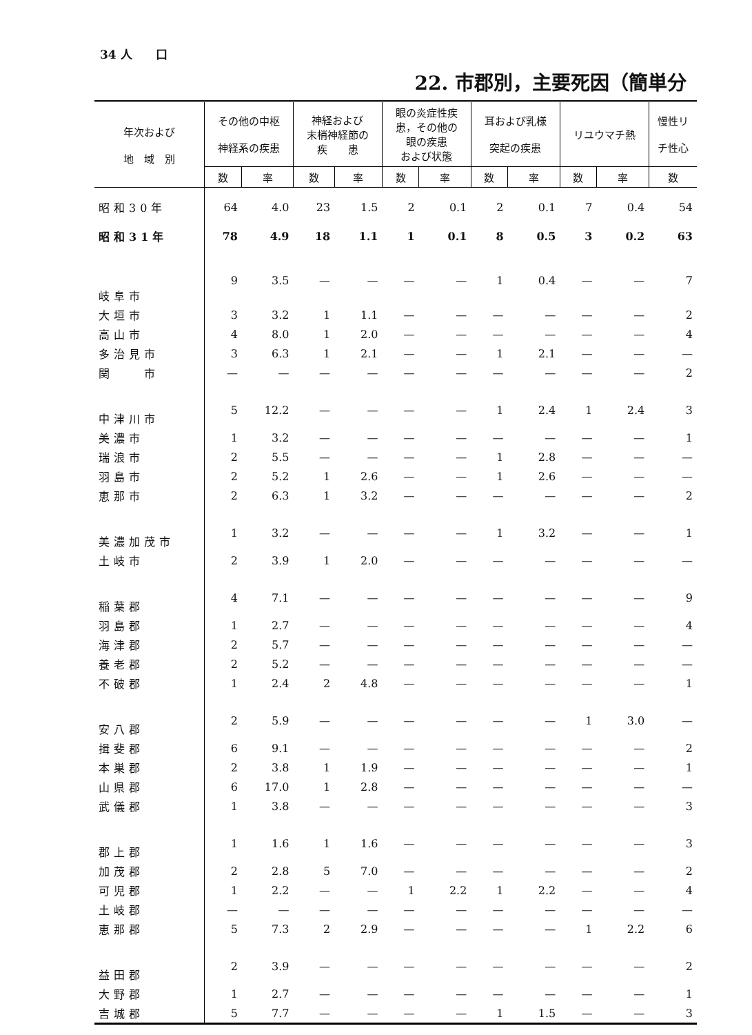34 人　　口
22. 市郡別，主要死因（簡単分
| 年次および 地 域 別 | その他の中枢 神経系の疾患 | | 神経および 末梢神経節の 疾 患 | | 眼の炎症性疾 患，その他の 眼の疾患 および状態 | | 耳および乳様 突起の疾患 | | リユウマチ熱 | | 慢性リ チ性心 |
| --- | --- | --- | --- | --- | --- | --- | --- | --- | --- | --- | --- |
| | 数 | 率 | 数 | 率 | 数 | 率 | 数 | 率 | 数 | 率 | 数 |
| 昭和30年 | 64 | 4.0 | 23 | 1.5 | 2 | 0.1 | 2 | 0.1 | 7 | 0.4 | 54 |
| 昭和31年 | 78 | 4.9 | 18 | 1.1 | 1 | 0.1 | 8 | 0.5 | 3 | 0.2 | 63 |
| 岐阜市 | 9 | 3.5 | — | — | — | — | 1 | 0.4 | — | — | 7 |
| 大垣市 | 3 | 3.2 | 1 | 1.1 | — | — | — | — | — | — | 2 |
| 高山市 | 4 | 8.0 | 1 | 2.0 | — | — | — | — | — | — | 4 |
| 多治見市 | 3 | 6.3 | 1 | 2.1 | — | — | 1 | 2.1 | — | — | — |
| 関 市 | — | — | — | — | — | — | — | — | — | — | 2 |
| 中津川市 | 5 | 12.2 | — | — | — | — | 1 | 2.4 | 1 | 2.4 | 3 |
| 美濃市 | 1 | 3.2 | — | — | — | — | — | — | — | — | 1 |
| 瑞浪市 | 2 | 5.5 | — | — | — | — | 1 | 2.8 | — | — | — |
| 羽島市 | 2 | 5.2 | 1 | 2.6 | — | — | 1 | 2.6 | — | — | — |
| 恵那市 | 2 | 6.3 | 1 | 3.2 | — | — | — | — | — | — | 2 |
| 美濃加茂市 | 1 | 3.2 | — | — | — | — | 1 | 3.2 | — | — | 1 |
| 土岐市 | 2 | 3.9 | 1 | 2.0 | — | — | — | — | — | — | — |
| 稲葉郡 | 4 | 7.1 | — | — | — | — | — | — | — | — | 9 |
| 羽島郡 | 1 | 2.7 | — | — | — | — | — | — | — | — | 4 |
| 海津郡 | 2 | 5.7 | — | — | — | — | — | — | — | — | — |
| 養老郡 | 2 | 5.2 | — | — | — | — | — | — | — | — | — |
| 不破郡 | 1 | 2.4 | 2 | 4.8 | — | — | — | — | — | — | 1 |
| 安八郡 | 2 | 5.9 | — | — | — | — | — | — | 1 | 3.0 | — |
| 揖斐郡 | 6 | 9.1 | — | — | — | — | — | — | — | — | 2 |
| 本巣郡 | 2 | 3.8 | 1 | 1.9 | — | — | — | — | — | — | 1 |
| 山県郡 | 6 | 17.0 | 1 | 2.8 | — | — | — | — | — | — | — |
| 武儀郡 | 1 | 3.8 | — | — | — | — | — | — | — | — | 3 |
| 郡上郡 | 1 | 1.6 | 1 | 1.6 | — | — | — | — | — | — | 3 |
| 加茂郡 | 2 | 2.8 | 5 | 7.0 | — | — | — | — | — | — | 2 |
| 可児郡 | 1 | 2.2 | — | — | 1 | 2.2 | 1 | 2.2 | — | — | 4 |
| 土岐郡 | — | — | — | — | — | — | — | — | — | — | — |
| 恵那郡 | 5 | 7.3 | 2 | 2.9 | — | — | — | — | 1 | 2.2 | 6 |
| 益田郡 | 2 | 3.9 | — | — | — | — | — | — | — | — | 2 |
| 大野郡 | 1 | 2.7 | — | — | — | — | — | — | — | — | 1 |
| 吉城郡 | 5 | 7.7 | — | — | — | — | 1 | 1.5 | — | — | 3 |